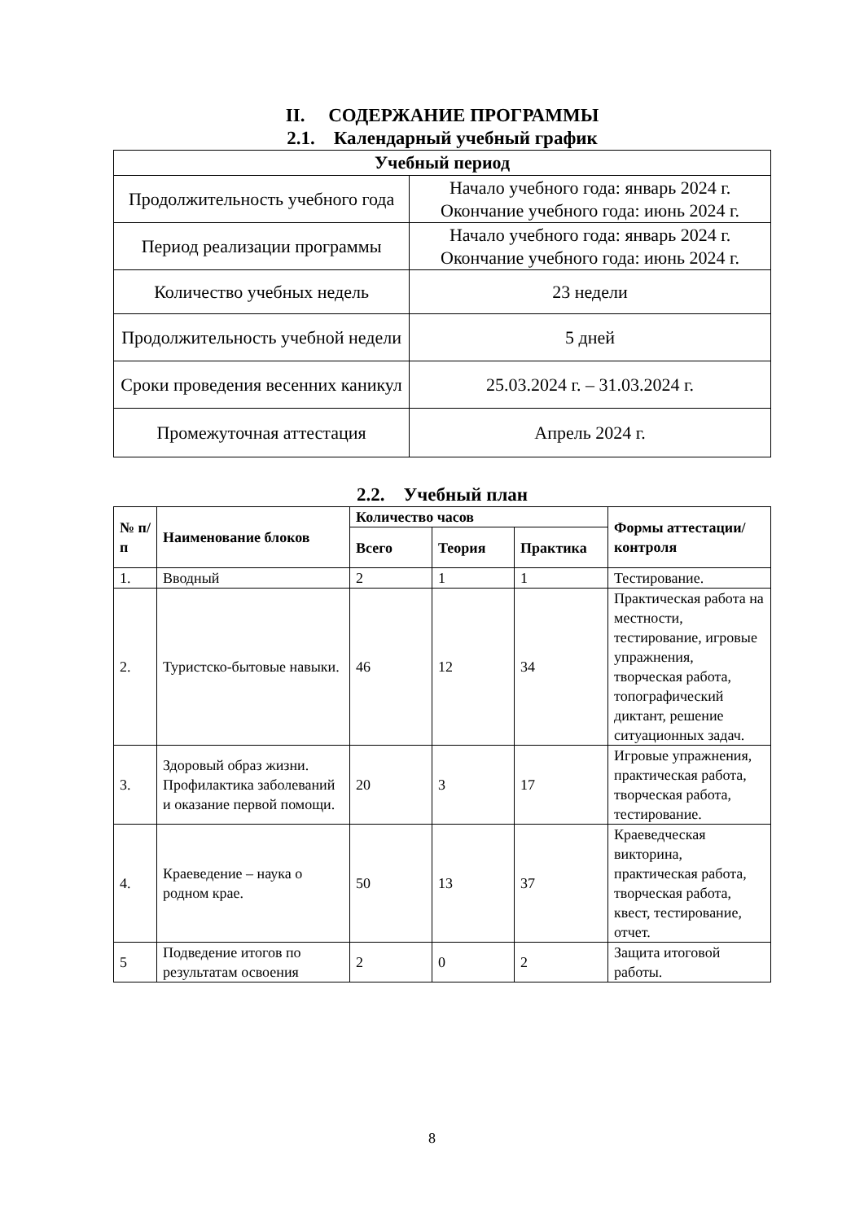II. СОДЕРЖАНИЕ ПРОГРАММЫ
2.1. Календарный учебный график
| Учебный период | |
| --- | --- |
| Продолжительность учебного года | Начало учебного года: январь 2024 г. Окончание учебного года: июнь 2024 г. |
| Период реализации программы | Начало учебного года: январь 2024 г. Окончание учебного года: июнь 2024 г. |
| Количество учебных недель | 23 недели |
| Продолжительность учебной недели | 5 дней |
| Сроки проведения весенних каникул | 25.03.2024 г. – 31.03.2024 г. |
| Промежуточная аттестация | Апрель 2024 г. |
2.2. Учебный план
| № п/п | Наименование блоков | Количество часов | | | Формы аттестации/ контроля |
| --- | --- | --- | --- | --- | --- |
| | | Всего | Теория | Практика | |
| 1. | Вводный | 2 | 1 | 1 | Тестирование. |
| 2. | Туристско-бытовые навыки. | 46 | 12 | 34 | Практическая работа на местности, тестирование, игровые упражнения, творческая работа, топографический диктант, решение ситуационных задач. |
| 3. | Здоровый образ жизни. Профилактика заболеваний и оказание первой помощи. | 20 | 3 | 17 | Игровые упражнения, практическая работа, творческая работа, тестирование. |
| 4. | Краеведение – наука о родном крае. | 50 | 13 | 37 | Краеведческая викторина, практическая работа, творческая работа, квест, тестирование, отчет. |
| 5 | Подведение итогов по результатам освоения | 2 | 0 | 2 | Защита итоговой работы. |
8